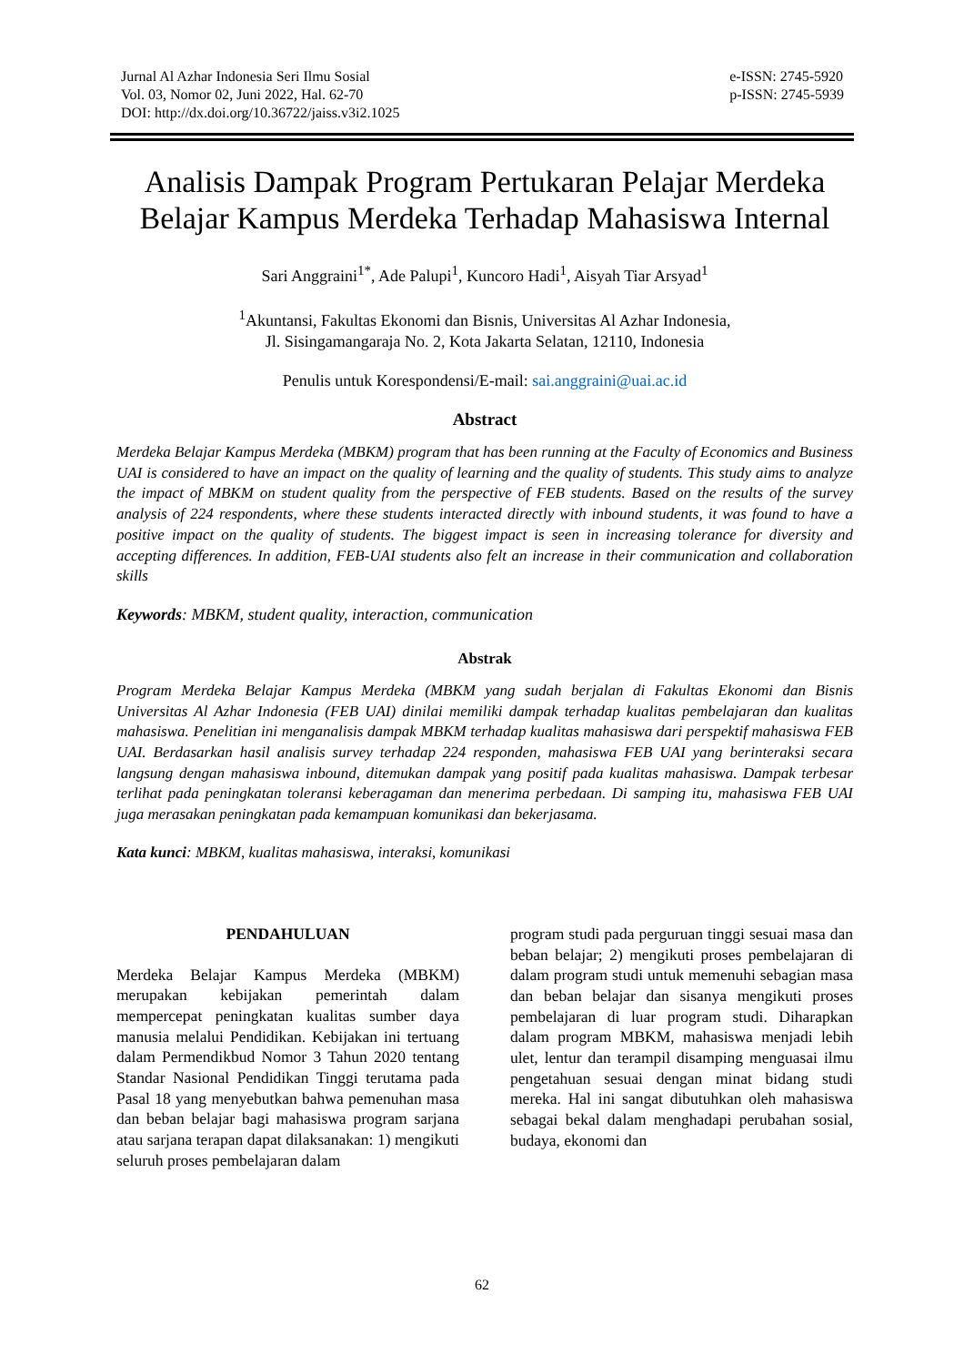Jurnal Al Azhar Indonesia Seri Ilmu Sosial
Vol. 03, Nomor 02, Juni 2022, Hal. 62-70
DOI: http://dx.doi.org/10.36722/jaiss.v3i2.1025
e-ISSN: 2745-5920
p-ISSN: 2745-5939
Analisis Dampak Program Pertukaran Pelajar Merdeka Belajar Kampus Merdeka Terhadap Mahasiswa Internal
Sari Anggraini<sup>1*</sup>, Ade Palupi<sup>1</sup>, Kuncoro Hadi<sup>1</sup>, Aisyah Tiar Arsyad<sup>1</sup>
<sup>1</sup> Akuntansi, Fakultas Ekonomi dan Bisnis, Universitas Al Azhar Indonesia,
Jl. Sisingamangaraja No. 2, Kota Jakarta Selatan, 12110, Indonesia
Penulis untuk Korespondensi/E-mail: sai.anggraini@uai.ac.id
Abstract
Merdeka Belajar Kampus Merdeka (MBKM) program that has been running at the Faculty of Economics and Business UAI is considered to have an impact on the quality of learning and the quality of students. This study aims to analyze the impact of MBKM on student quality from the perspective of FEB students. Based on the results of the survey analysis of 224 respondents, where these students interacted directly with inbound students, it was found to have a positive impact on the quality of students. The biggest impact is seen in increasing tolerance for diversity and accepting differences. In addition, FEB-UAI students also felt an increase in their communication and collaboration skills
Keywords: MBKM, student quality, interaction, communication
Abstrak
Program Merdeka Belajar Kampus Merdeka (MBKM yang sudah berjalan di Fakultas Ekonomi dan Bisnis Universitas Al Azhar Indonesia (FEB UAI) dinilai memiliki dampak terhadap kualitas pembelajaran dan kualitas mahasiswa. Penelitian ini menganalisis dampak MBKM terhadap kualitas mahasiswa dari perspektif mahasiswa FEB UAI. Berdasarkan hasil analisis survey terhadap 224 responden, mahasiswa FEB UAI yang berinteraksi secara langsung dengan mahasiswa inbound, ditemukan dampak yang positif pada kualitas mahasiswa. Dampak terbesar terlihat pada peningkatan toleransi keberagaman dan menerima perbedaan. Di samping itu, mahasiswa FEB UAI juga merasakan peningkatan pada kemampuan komunikasi dan bekerjasama.
Kata kunci: MBKM, kualitas mahasiswa, interaksi, komunikasi
PENDAHULUAN
Merdeka Belajar Kampus Merdeka (MBKM) merupakan kebijakan pemerintah dalam mempercepat peningkatan kualitas sumber daya manusia melalui Pendidikan. Kebijakan ini tertuang dalam Permendikbud Nomor 3 Tahun 2020 tentang Standar Nasional Pendidikan Tinggi terutama pada Pasal 18 yang menyebutkan bahwa pemenuhan masa dan beban belajar bagi mahasiswa program sarjana atau sarjana terapan dapat dilaksanakan: 1) mengikuti seluruh proses pembelajaran dalam
program studi pada perguruan tinggi sesuai masa dan beban belajar; 2) mengikuti proses pembelajaran di dalam program studi untuk memenuhi sebagian masa dan beban belajar dan sisanya mengikuti proses pembelajaran di luar program studi. Diharapkan dalam program MBKM, mahasiswa menjadi lebih ulet, lentur dan terampil disamping menguasai ilmu pengetahuan sesuai dengan minat bidang studi mereka. Hal ini sangat dibutuhkan oleh mahasiswa sebagai bekal dalam menghadapi perubahan sosial, budaya, ekonomi dan
62